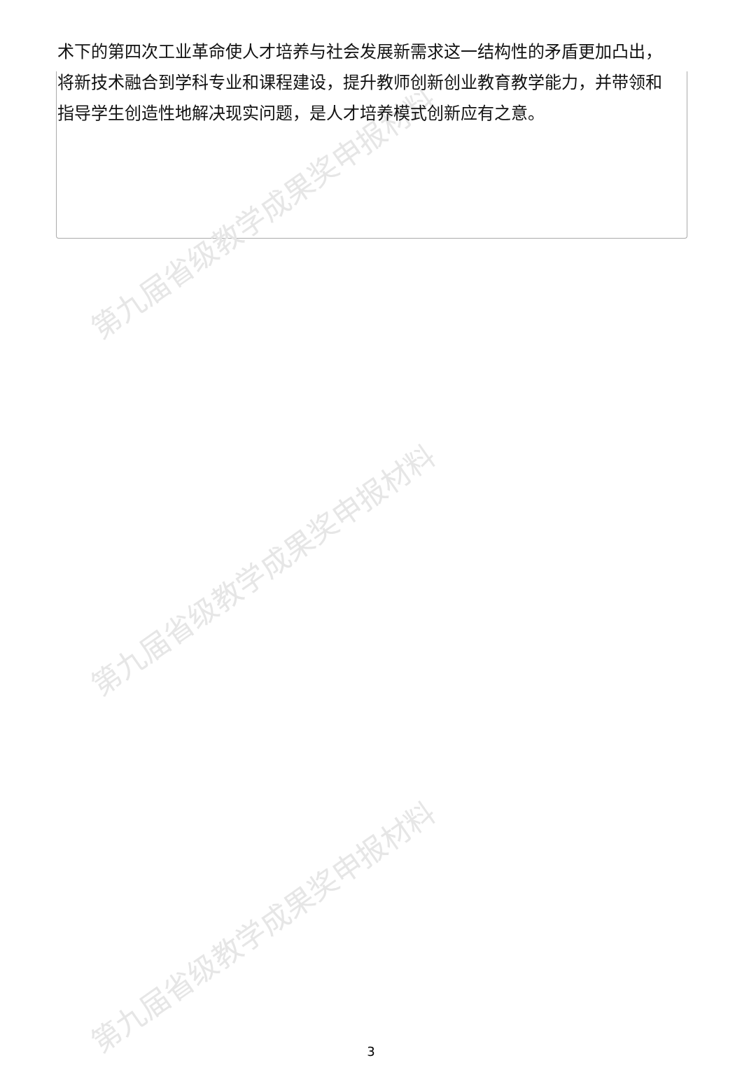第九届省级教学成果奖申报材料
第九届省级教学成果奖申报材料
第九届省级教学成果奖申报材料
术下的第四次工业革命使人才培养与社会发展新需求这一结构性的矛盾更加凸出，将新技术融合到学科专业和课程建设，提升教师创新创业教育教学能力，并带领和指导学生创造性地解决现实问题，是人才培养模式创新应有之意。
3